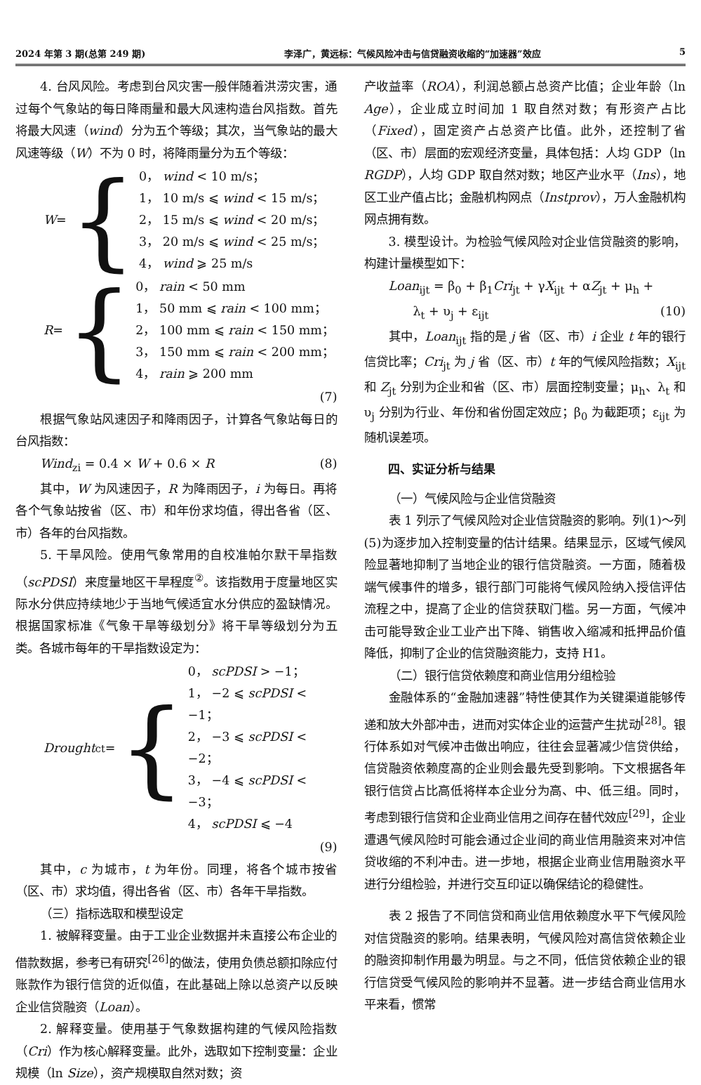2024 年第 3 期(总第 249 期) 李泽广，黄远标：气候风险冲击与信贷融资收缩的“加速器”效应 5
4. 台风风险。考虑到台风灾害一般伴随着洪涝灾害，通过每个气象站的每日降雨量和最大风速构造台风指数。首先将最大风速（wind）分为五个等级；其次，当气象站的最大风速等级（W）不为 0 时，将降雨量分为五个等级：
W = {
0， wind < 10 m/s；
1， 10 m/s ⩽ wind < 15 m/s；
2， 15 m/s ⩽ wind < 20 m/s；
3， 20 m/s ⩽ wind < 25 m/s；
4， wind ⩾ 25 m/s
R = {
0， rain < 50 mm
1， 50 mm ⩽ rain < 100 mm；
2， 100 mm ⩽ rain < 150 mm；
3， 150 mm ⩽ rain < 200 mm；
4， rain ⩾ 200 mm
(7)
根据气象站风速因子和降雨因子，计算各气象站每日的台风指数：
Wind<sub>zi</sub> = 0.4 × W + 0.6 × R (8)
其中，W 为风速因子，R 为降雨因子，i 为每日。再将各个气象站按省（区、市）和年份求均值，得出各省（区、市）各年的台风指数。
5. 干旱风险。使用气象常用的自校准帕尔默干旱指数（scPDSI）来度量地区干旱程度<sup>②</sup>。该指数用于度量地区实际水分供应持续地少于当地气候适宜水分供应的盈缺情况。根据国家标准《气象干旱等级划分》将干旱等级划分为五类。各城市每年的干旱指数设定为：
Drought<sub>ct</sub> = {
0， scPDSI > −1；
1， −2 ⩽ scPDSI < −1；
2， −3 ⩽ scPDSI < −2；
3， −4 ⩽ scPDSI < −3；
4， scPDSI ⩽ −4
(9)
其中，c 为城市，t 为年份。同理，将各个城市按省（区、市）求均值，得出各省（区、市）各年干旱指数。
（三）指标选取和模型设定
1. 被解释变量。由于工业企业数据并未直接公布企业的借款数据，参考已有研究<sup>[26]</sup>的做法，使用负债总额扣除应付账款作为银行信贷的近似值，在此基础上除以总资产以反映企业信贷融资（Loan）。
2. 解释变量。使用基于气象数据构建的气候风险指数（Cri）作为核心解释变量。此外，选取如下控制变量：企业规模（ln Size），资产规模取自然对数；资
产收益率（ROA），利润总额占总资产比值；企业年龄（ln Age），企业成立时间加 1 取自然对数；有形资产占比（Fixed），固定资产占总资产比值。此外，还控制了省（区、市）层面的宏观经济变量，具体包括：人均 GDP（ln RGDP），人均 GDP 取自然对数；地区产业水平（Ins），地区工业产值占比；金融机构网点（Instprov），万人金融机构网点拥有数。
3. 模型设计。为检验气候风险对企业信贷融资的影响，构建计量模型如下：
Loan<sub>ijt</sub> = β<sub>0</sub> + β<sub>1</sub>Cri<sub>jt</sub> + γX<sub>ijt</sub> + αZ<sub>jt</sub> + μ<sub>h</sub> +
λ<sub>t</sub> + υ<sub>j</sub> + ε<sub>ijt</sub> (10)
其中，Loan<sub>ijt</sub> 指的是 j 省（区、市）i 企业 t 年的银行信贷比率；Cri<sub>jt</sub> 为 j 省（区、市）t 年的气候风险指数；X<sub>ijt</sub> 和 Z<sub>jt</sub> 分别为企业和省（区、市）层面控制变量；μ<sub>h</sub>、λ<sub>t</sub> 和 υ<sub>j</sub> 分别为行业、年份和省份固定效应；β<sub>0</sub> 为截距项；ε<sub>ijt</sub> 为随机误差项。
四、实证分析与结果
（一）气候风险与企业信贷融资
表 1 列示了气候风险对企业信贷融资的影响。列(1)～列(5)为逐步加入控制变量的估计结果。结果显示，区域气候风险显著地抑制了当地企业的银行信贷融资。一方面，随着极端气候事件的增多，银行部门可能将气候风险纳入授信评估流程之中，提高了企业的信贷获取门槛。另一方面，气候冲击可能导致企业工业产出下降、销售收入缩减和抵押品价值降低，抑制了企业的信贷融资能力，支持 H1。
（二）银行信贷依赖度和商业信用分组检验
金融体系的“金融加速器”特性使其作为关键渠道能够传递和放大外部冲击，进而对实体企业的运营产生扰动<sup>[28]</sup>。银行体系如对气候冲击做出响应，往往会显著减少信贷供给，信贷融资依赖度高的企业则会最先受到影响。下文根据各年银行信贷占比高低将样本企业分为高、中、低三组。同时，考虑到银行信贷和企业商业信用之间存在替代效应<sup>[29]</sup>，企业遭遇气候风险时可能会通过企业间的商业信用融资来对冲信贷收缩的不利冲击。进一步地，根据企业商业信用融资水平进行分组检验，并进行交互印证以确保结论的稳健性。
表 2 报告了不同信贷和商业信用依赖度水平下气候风险对信贷融资的影响。结果表明，气候风险对高信贷依赖企业的融资抑制作用最为明显。与之不同，低信贷依赖企业的银行信贷受气候风险的影响并不显著。进一步结合商业信用水平来看，惯常